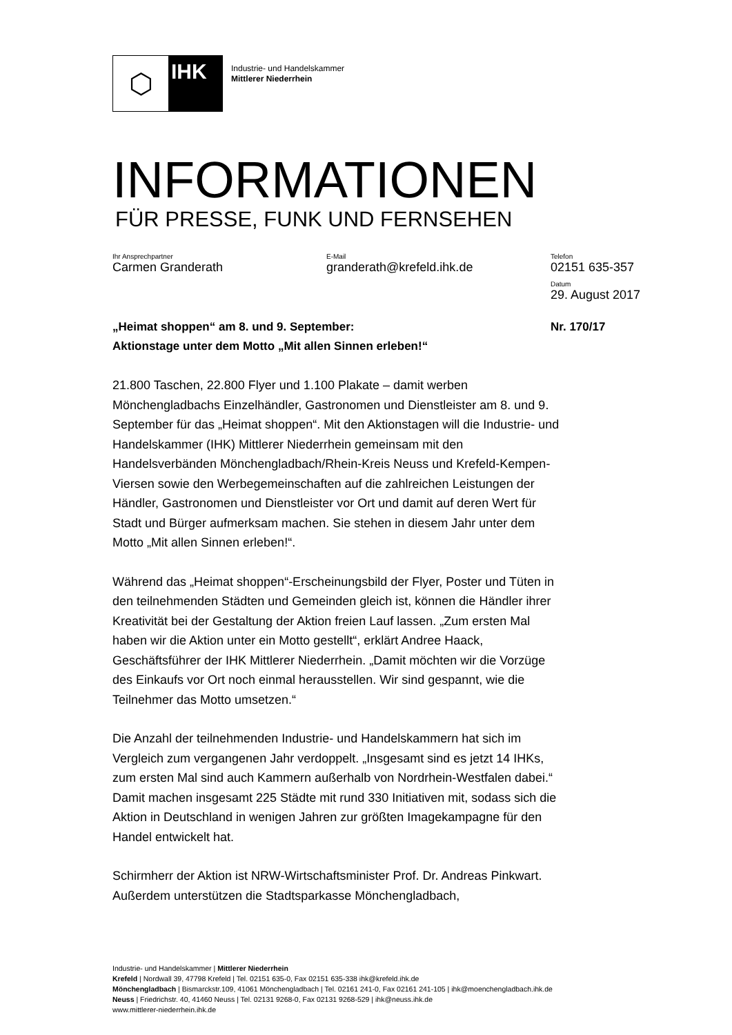⬡
IHK
Industrie- und Handelskammer
Mittlerer Niederrhein
INFORMATIONEN
FÜR PRESSE, FUNK UND FERNSEHEN
Ihr Ansprechpartner
Carmen Granderath
E-Mail
granderath@krefeld.ihk.de
Telefon
02151 635-357
Datum
29. August 2017
„Heimat shoppen“ am 8. und 9. September:
Aktionstage unter dem Motto „Mit allen Sinnen erleben!“
Nr. 170/17
21.800 Taschen, 22.800 Flyer und 1.100 Plakate – damit werben Mönchengladbachs Einzelhändler, Gastronomen und Dienstleister am 8. und 9. September für das „Heimat shoppen“. Mit den Aktionstagen will die Industrie- und Handelskammer (IHK) Mittlerer Niederrhein gemeinsam mit den Handelsverbänden Mönchengladbach/Rhein-Kreis Neuss und Krefeld-Kempen-Viersen sowie den Werbegemeinschaften auf die zahlreichen Leistungen der Händler, Gastronomen und Dienstleister vor Ort und damit auf deren Wert für Stadt und Bürger aufmerksam machen. Sie stehen in diesem Jahr unter dem Motto „Mit allen Sinnen erleben!“.
Während das „Heimat shoppen“-Erscheinungsbild der Flyer, Poster und Tüten in den teilnehmenden Städten und Gemeinden gleich ist, können die Händler ihrer Kreativität bei der Gestaltung der Aktion freien Lauf lassen. „Zum ersten Mal haben wir die Aktion unter ein Motto gestellt“, erklärt Andree Haack, Geschäftsführer der IHK Mittlerer Niederrhein. „Damit möchten wir die Vorzüge des Einkaufs vor Ort noch einmal herausstellen. Wir sind gespannt, wie die Teilnehmer das Motto umsetzen.“
Die Anzahl der teilnehmenden Industrie- und Handelskammern hat sich im Vergleich zum vergangenen Jahr verdoppelt. „Insgesamt sind es jetzt 14 IHKs, zum ersten Mal sind auch Kammern außerhalb von Nordrhein-Westfalen dabei.“ Damit machen insgesamt 225 Städte mit rund 330 Initiativen mit, sodass sich die Aktion in Deutschland in wenigen Jahren zur größten Imagekampagne für den Handel entwickelt hat.
Schirmherr der Aktion ist NRW-Wirtschaftsminister Prof. Dr. Andreas Pinkwart. Außerdem unterstützen die Stadtsparkasse Mönchengladbach,
Industrie- und Handelskammer | Mittlerer Niederrhein
Krefeld | Nordwall 39, 47798 Krefeld | Tel. 02151 635-0, Fax 02151 635-338 ihk@krefeld.ihk.de
Mönchengladbach | Bismarckstr.109, 41061 Mönchengladbach | Tel. 02161 241-0, Fax 02161 241-105 | ihk@moenchengladbach.ihk.de
Neuss | Friedrichstr. 40, 41460 Neuss | Tel. 02131 9268-0, Fax 02131 9268-529 | ihk@neuss.ihk.de
www.mittlerer-niederrhein.ihk.de